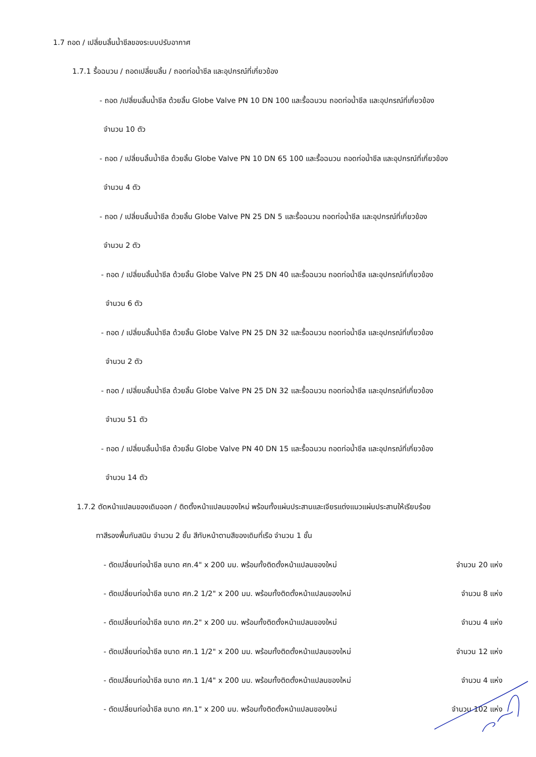1.7 ถอด / เปลี่ยนลิ้นน้ำชีลของระบบปรับอากาศ
1.7.1 รื้อฉนวน / ถอดเปลี่ยนลิ้น / ถอดท่อน้ำชีล และอุปกรณ์ที่เกี่ยวข้อง
- ถอด /เปลี่ยนลิ้นน้ำชีล ด้วยลิ้น Globe Valve PN 10 DN 100 และรื้อฉนวน ถอดท่อน้ำชีล และอุปกรณ์ที่เกี่ยวข้อง
จำนวน 10 ตัว
- ถอด / เปลี่ยนลิ้นน้ำชีล ด้วยลิ้น Globe Valve PN 10 DN 65 100 และรื้อฉนวน ถอดท่อน้ำชีล และอุปกรณ์ที่เกี่ยวข้อง
จำนวน 4 ตัว
- ถอด / เปลี่ยนลิ้นน้ำชีล ด้วยลิ้น Globe Valve PN 25 DN 5 และรื้อฉนวน ถอดท่อน้ำชีล และอุปกรณ์ที่เกี่ยวข้อง
จำนวน 2 ตัว
- ถอด / เปลี่ยนลิ้นน้ำชีล ด้วยลิ้น Globe Valve PN 25 DN 40 และรื้อฉนวน ถอดท่อน้ำชีล และอุปกรณ์ที่เกี่ยวข้อง
จำนวน 6 ตัว
- ถอด / เปลี่ยนลิ้นน้ำชีล ด้วยลิ้น Globe Valve PN 25 DN 32 และรื้อฉนวน ถอดท่อน้ำชีล และอุปกรณ์ที่เกี่ยวข้อง
จำนวน 2 ตัว
- ถอด / เปลี่ยนลิ้นน้ำชีล ด้วยลิ้น Globe Valve PN 25 DN 32 และรื้อฉนวน ถอดท่อน้ำชีล และอุปกรณ์ที่เกี่ยวข้อง
จำนวน 51 ตัว
- ถอด / เปลี่ยนลิ้นน้ำชีล ด้วยลิ้น Globe Valve PN 40 DN 15 และรื้อฉนวน ถอดท่อน้ำชีล และอุปกรณ์ที่เกี่ยวข้อง
จำนวน 14 ตัว
1.7.2 ตัดหน้าแปลนของเดิมออก / ติดตั้งหน้าแปลนของใหม่ พร้อมทั้งแผ่นประสานและเจียรแต่งแนวแผ่นประสานให้เรียบร้อย
ทาสีรองพื้นกันสนิม จำนวน 2 ชั้น สีทับหน้าตามสีของเดิมที่เรือ จำนวน 1 ชั้น
- ตัดเปลี่ยนท่อน้ำชีล ขนาด ศก.4" x 200 มม. พร้อมทั้งติดตั้งหน้าแปลนของใหม่ จำนวน 20 แห่ง
- ตัดเปลี่ยนท่อน้ำชีล ขนาด ศก.2 1/2" x 200 มม. พร้อมทั้งติดตั้งหน้าแปลนของใหม่ จำนวน 8 แห่ง
- ตัดเปลี่ยนท่อน้ำชีล ขนาด ศก.2" x 200 มม. พร้อมทั้งติดตั้งหน้าแปลนของใหม่ จำนวน 4 แห่ง
- ตัดเปลี่ยนท่อน้ำชีล ขนาด ศก.1 1/2" x 200 มม. พร้อมทั้งติดตั้งหน้าแปลนของใหม่ จำนวน 12 แห่ง
- ตัดเปลี่ยนท่อน้ำชีล ขนาด ศก.1 1/4" x 200 มม. พร้อมทั้งติดตั้งหน้าแปลนของใหม่ จำนวน 4 แห่ง
- ตัดเปลี่ยนท่อน้ำชีล ขนาด ศก.1" x 200 มม. พร้อมทั้งติดตั้งหน้าแปลนของใหม่ จำนวน 102 แห่ง